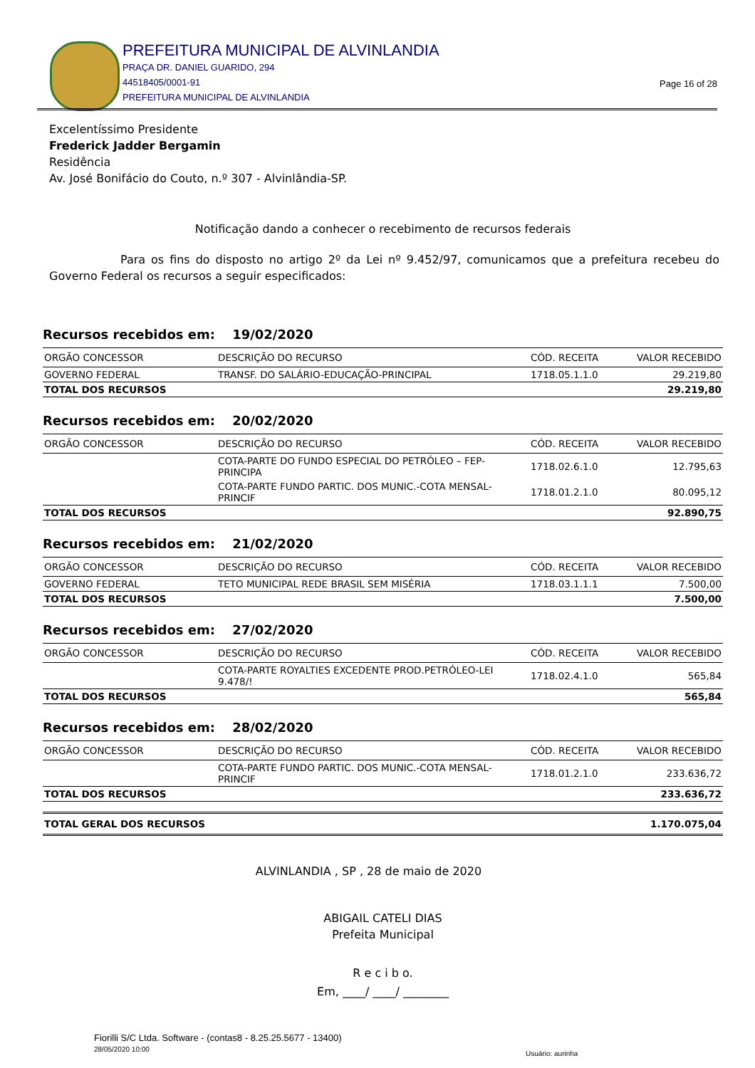PREFEITURA MUNICIPAL DE ALVINLANDIA
PRAÇA DR. DANIEL GUARIDO, 294
44518405/0001-91
PREFEITURA MUNICIPAL DE ALVINLANDIA
Page 16 of 28
Excelentíssimo Presidente
Frederick Jadder Bergamin
Residência
Av. José Bonifácio do Couto, n.º 307 - Alvinlândia-SP.
Notificação dando a conhecer o recebimento de recursos federais
Para os fins do disposto no artigo 2º da Lei nº 9.452/97, comunicamos que a prefeitura recebeu do Governo Federal os recursos a seguir especificados:
Recursos recebidos em: 19/02/2020
| ORGÃO CONCESSOR | DESCRIÇÃO DO RECURSO | CÓD. RECEITA | VALOR RECEBIDO |
| --- | --- | --- | --- |
| GOVERNO FEDERAL | TRANSF. DO SALÁRIO-EDUCAÇÃO-PRINCIPAL | 1718.05.1.1.0 | 29.219,80 |
| TOTAL DOS RECURSOS | | | 29.219,80 |
Recursos recebidos em: 20/02/2020
| ORGÃO CONCESSOR | DESCRIÇÃO DO RECURSO | CÓD. RECEITA | VALOR RECEBIDO |
| --- | --- | --- | --- |
| | COTA-PARTE DO FUNDO ESPECIAL DO PETRÓLEO – FEP-PRINCIPA | 1718.02.6.1.0 | 12.795,63 |
| | COTA-PARTE FUNDO PARTIC. DOS MUNIC.-COTA MENSAL-PRINCIF | 1718.01.2.1.0 | 80.095,12 |
| TOTAL DOS RECURSOS | | | 92.890,75 |
Recursos recebidos em: 21/02/2020
| ORGÃO CONCESSOR | DESCRIÇÃO DO RECURSO | CÓD. RECEITA | VALOR RECEBIDO |
| --- | --- | --- | --- |
| GOVERNO FEDERAL | TETO MUNICIPAL REDE BRASIL SEM MISÉRIA | 1718.03.1.1.1 | 7.500,00 |
| TOTAL DOS RECURSOS | | | 7.500,00 |
Recursos recebidos em: 27/02/2020
| ORGÃO CONCESSOR | DESCRIÇÃO DO RECURSO | CÓD. RECEITA | VALOR RECEBIDO |
| --- | --- | --- | --- |
| | COTA-PARTE ROYALTIES EXCEDENTE PROD.PETRÓLEO-LEI 9.478/! | 1718.02.4.1.0 | 565,84 |
| TOTAL DOS RECURSOS | | | 565,84 |
Recursos recebidos em: 28/02/2020
| ORGÃO CONCESSOR | DESCRIÇÃO DO RECURSO | CÓD. RECEITA | VALOR RECEBIDO |
| --- | --- | --- | --- |
| | COTA-PARTE FUNDO PARTIC. DOS MUNIC.-COTA MENSAL-PRINCIF | 1718.01.2.1.0 | 233.636,72 |
| TOTAL DOS RECURSOS | | | 233.636,72 |
| TOTAL GERAL DOS RECURSOS | 1.170.075,04 |
ALVINLANDIA , SP , 28 de maio de 2020
ABIGAIL CATELI DIAS
Prefeita Municipal
R e c i b o.
Em, ____/ ____/ ________
Fiorilli S/C Ltda. Software - (contas8 - 8.25.25.5677 - 13400)
28/05/2020 10:00
Usuário: aurinha